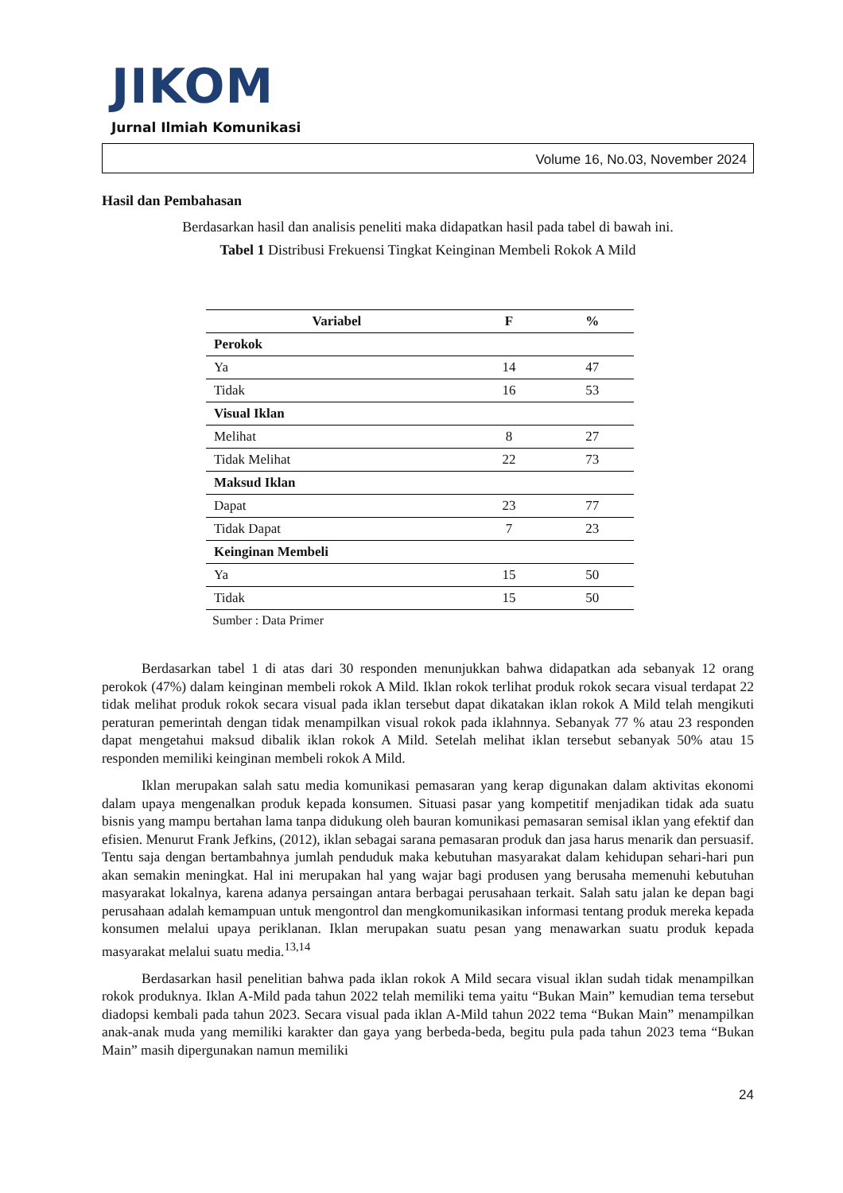JIKOM
Jurnal Ilmiah Komunikasi
Volume 16, No.03, November 2024
Hasil dan Pembahasan
Berdasarkan hasil dan analisis peneliti maka didapatkan hasil pada tabel di bawah ini.
Tabel 1 Distribusi Frekuensi Tingkat Keinginan Membeli Rokok A Mild
| Variabel | F | % |
| --- | --- | --- |
| Perokok | | |
| Ya | 14 | 47 |
| Tidak | 16 | 53 |
| Visual Iklan | | |
| Melihat | 8 | 27 |
| Tidak Melihat | 22 | 73 |
| Maksud Iklan | | |
| Dapat | 23 | 77 |
| Tidak Dapat | 7 | 23 |
| Keinginan Membeli | | |
| Ya | 15 | 50 |
| Tidak | 15 | 50 |
Sumber : Data Primer
Berdasarkan tabel 1 di atas dari 30 responden menunjukkan bahwa didapatkan ada sebanyak 12 orang perokok (47%) dalam keinginan membeli rokok A Mild. Iklan rokok terlihat produk rokok secara visual terdapat 22 tidak melihat produk rokok secara visual pada iklan tersebut dapat dikatakan iklan rokok A Mild telah mengikuti peraturan pemerintah dengan tidak menampilkan visual rokok pada iklahnnya. Sebanyak 77 % atau 23 responden dapat mengetahui maksud dibalik iklan rokok A Mild. Setelah melihat iklan tersebut sebanyak 50% atau 15 responden memiliki keinginan membeli rokok A Mild.
Iklan merupakan salah satu media komunikasi pemasaran yang kerap digunakan dalam aktivitas ekonomi dalam upaya mengenalkan produk kepada konsumen. Situasi pasar yang kompetitif menjadikan tidak ada suatu bisnis yang mampu bertahan lama tanpa didukung oleh bauran komunikasi pemasaran semisal iklan yang efektif dan efisien. Menurut Frank Jefkins, (2012), iklan sebagai sarana pemasaran produk dan jasa harus menarik dan persuasif. Tentu saja dengan bertambahnya jumlah penduduk maka kebutuhan masyarakat dalam kehidupan sehari-hari pun akan semakin meningkat. Hal ini merupakan hal yang wajar bagi produsen yang berusaha memenuhi kebutuhan masyarakat lokalnya, karena adanya persaingan antara berbagai perusahaan terkait. Salah satu jalan ke depan bagi perusahaan adalah kemampuan untuk mengontrol dan mengkomunikasikan informasi tentang produk mereka kepada konsumen melalui upaya periklanan. Iklan merupakan suatu pesan yang menawarkan suatu produk kepada masyarakat melalui suatu media.<sup>13,14</sup>
Berdasarkan hasil penelitian bahwa pada iklan rokok A Mild secara visual iklan sudah tidak menampilkan rokok produknya. Iklan A-Mild pada tahun 2022 telah memiliki tema yaitu “Bukan Main” kemudian tema tersebut diadopsi kembali pada tahun 2023. Secara visual pada iklan A-Mild tahun 2022 tema “Bukan Main” menampilkan anak-anak muda yang memiliki karakter dan gaya yang berbeda-beda, begitu pula pada tahun 2023 tema “Bukan Main” masih dipergunakan namun memiliki
24